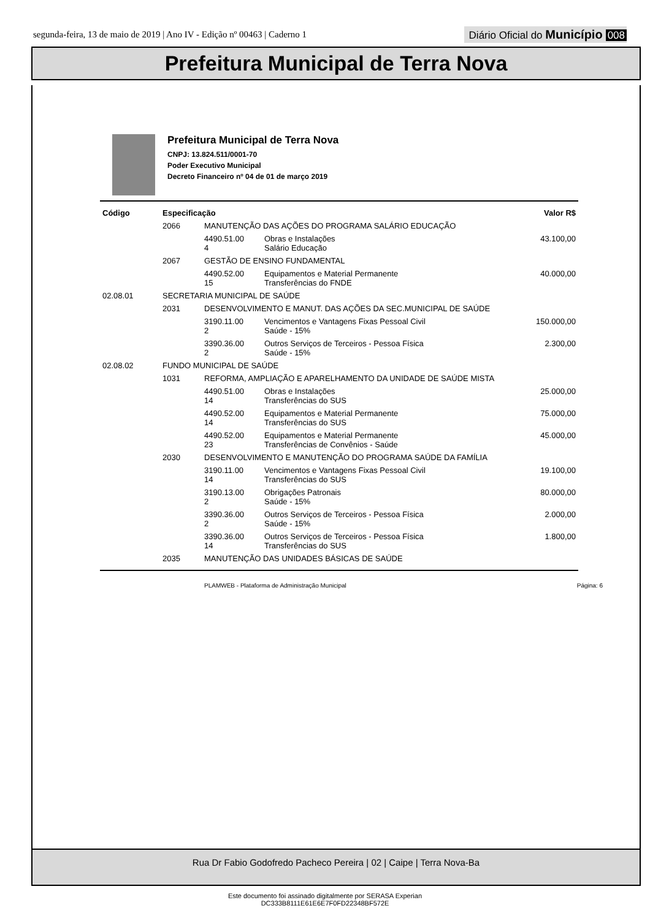segunda-feira, 13 de maio de 2019 | Ano IV - Edição nº 00463 | Caderno 1
Diário Oficial do Município 008
Prefeitura Municipal de Terra Nova
Prefeitura Municipal de Terra Nova
CNPJ: 13.824.511/0001-70
Poder Executivo Municipal
Decreto Financeiro nº 04 de 01 de março 2019
| Código | Especificação | | | Valor R$ |
| --- | --- | --- | --- | --- |
| | 2066 | MANUTENÇÃO DAS AÇÕES DO PROGRAMA SALÁRIO EDUCAÇÃO | | |
| | | 4490.51.00 4 | Obras e Instalações Salário Educação | 43.100,00 |
| | 2067 | GESTÃO DE ENSINO FUNDAMENTAL | | |
| | | 4490.52.00 15 | Equipamentos e Material Permanente Transferências do FNDE | 40.000,00 |
| 02.08.01 | SECRETARIA MUNICIPAL DE SAÚDE | | | |
| | 2031 | DESENVOLVIMENTO E MANUT. DAS AÇÕES DA SEC.MUNICIPAL DE SAÚDE | | |
| | | 3190.11.00 2 | Vencimentos e Vantagens Fixas Pessoal Civil Saúde - 15% | 150.000,00 |
| | | 3390.36.00 2 | Outros Serviços de Terceiros - Pessoa Física Saúde - 15% | 2.300,00 |
| 02.08.02 | FUNDO MUNICIPAL DE SAÚDE | | | |
| | 1031 | REFORMA, AMPLIAÇÃO E APARELHAMENTO DA UNIDADE DE SAÚDE MISTA | | |
| | | 4490.51.00 14 | Obras e Instalações Transferências do SUS | 25.000,00 |
| | | 4490.52.00 14 | Equipamentos e Material Permanente Transferências do SUS | 75.000,00 |
| | | 4490.52.00 23 | Equipamentos e Material Permanente Transferências de Convênios - Saúde | 45.000,00 |
| | 2030 | DESENVOLVIMENTO E MANUTENÇÃO DO PROGRAMA SAÚDE DA FAMÍLIA | | |
| | | 3190.11.00 14 | Vencimentos e Vantagens Fixas Pessoal Civil Transferências do SUS | 19.100,00 |
| | | 3190.13.00 2 | Obrigações Patronais Saúde - 15% | 80.000,00 |
| | | 3390.36.00 2 | Outros Serviços de Terceiros - Pessoa Física Saúde - 15% | 2.000,00 |
| | | 3390.36.00 14 | Outros Serviços de Terceiros - Pessoa Física Transferências do SUS | 1.800,00 |
| | 2035 | MANUTENÇÃO DAS UNIDADES BÁSICAS DE SAÚDE | | |
PLAMWEB - Plataforma de Administração Municipal Página: 6
Rua Dr Fabio Godofredo Pacheco Pereira | 02 | Caipe | Terra Nova-Ba
Este documento foi assinado digitalmente por SERASA Experian
DC333B8111E61E6E7F0FD22348BF572E